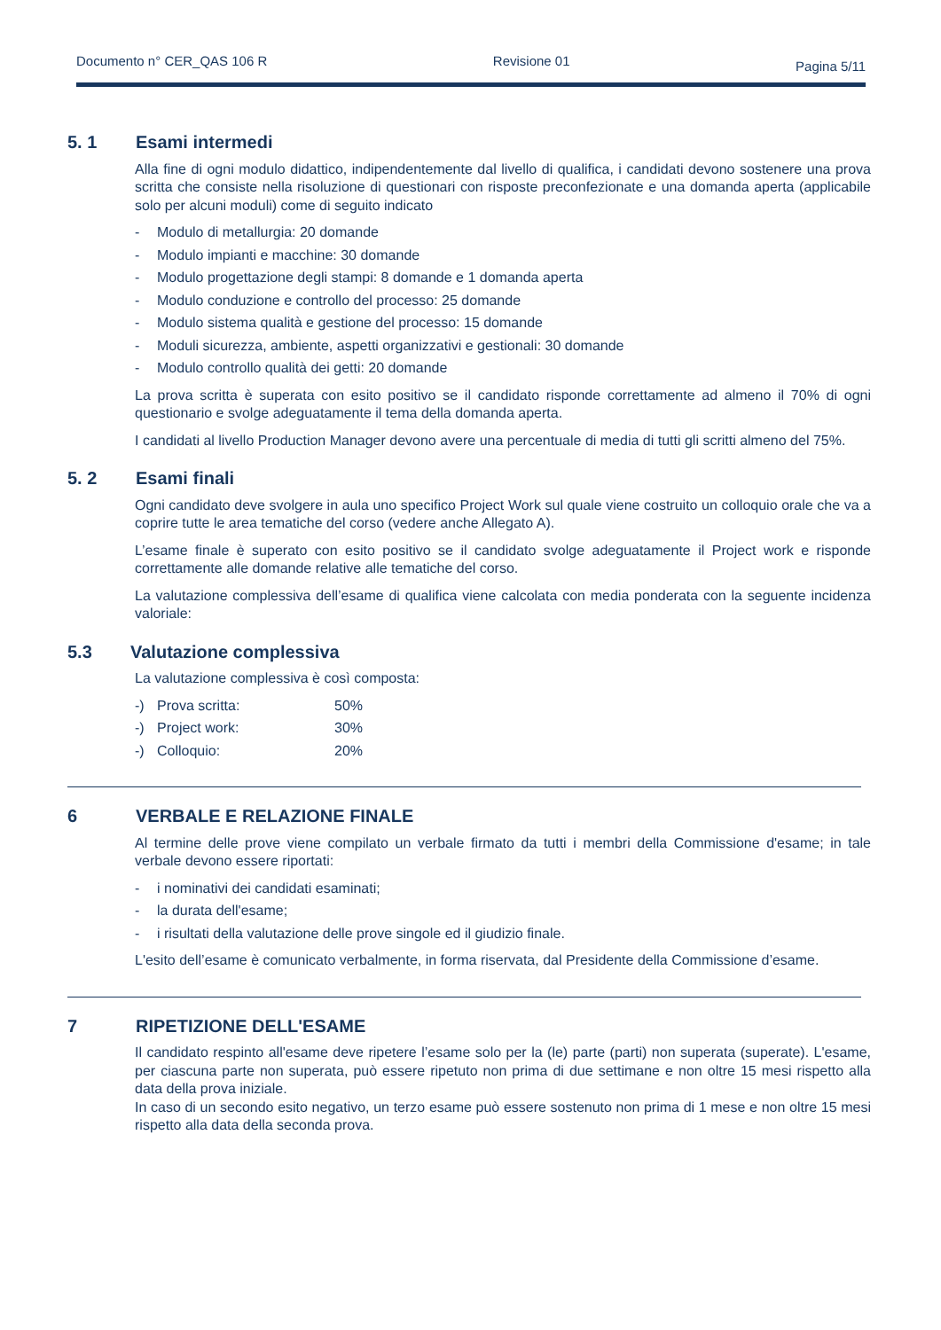Documento n° CER_QAS 106 R Revisione 01 Pagina 5/11
5. 1 Esami intermedi
Alla fine di ogni modulo didattico, indipendentemente dal livello di qualifica, i candidati devono sostenere una prova scritta che consiste nella risoluzione di questionari con risposte preconfezionate e una domanda aperta (applicabile solo per alcuni moduli) come di seguito indicato
- Modulo di metallurgia: 20 domande
- Modulo impianti e macchine: 30 domande
- Modulo progettazione degli stampi: 8 domande e 1 domanda aperta
- Modulo conduzione e controllo del processo: 25 domande
- Modulo sistema qualità e gestione del processo: 15 domande
- Moduli sicurezza, ambiente, aspetti organizzativi e gestionali: 30 domande
- Modulo controllo qualità dei getti: 20 domande
La prova scritta è superata con esito positivo se il candidato risponde correttamente ad almeno il 70% di ogni questionario e svolge adeguatamente il tema della domanda aperta.
I candidati al livello Production Manager devono avere una percentuale di media di tutti gli scritti almeno del 75%.
5. 2 Esami finali
Ogni candidato deve svolgere in aula uno specifico Project Work sul quale viene costruito un colloquio orale che va a coprire tutte le area tematiche del corso (vedere anche Allegato A).
L’esame finale è superato con esito positivo se il candidato svolge adeguatamente il Project work e risponde correttamente alle domande relative alle tematiche del corso.
La valutazione complessiva dell’esame di qualifica viene calcolata con media ponderata con la seguente incidenza valoriale:
5.3 Valutazione complessiva
La valutazione complessiva è così composta:
-) Prova scritta: 50%
-) Project work: 30%
-) Colloquio: 20%
6 VERBALE E RELAZIONE FINALE
Al termine delle prove viene compilato un verbale firmato da tutti i membri della Commissione d'esame; in tale verbale devono essere riportati:
- i nominativi dei candidati esaminati;
- la durata dell'esame;
- i risultati della valutazione delle prove singole ed il giudizio finale.
L'esito dell’esame è comunicato verbalmente, in forma riservata, dal Presidente della Commissione d’esame.
7 RIPETIZIONE DELL'ESAME
Il candidato respinto all'esame deve ripetere l’esame solo per la (le) parte (parti) non superata (superate). L'esame, per ciascuna parte non superata, può essere ripetuto non prima di due settimane e non oltre 15 mesi rispetto alla data della prova iniziale.
In caso di un secondo esito negativo, un terzo esame può essere sostenuto non prima di 1 mese e non oltre 15 mesi rispetto alla data della seconda prova.